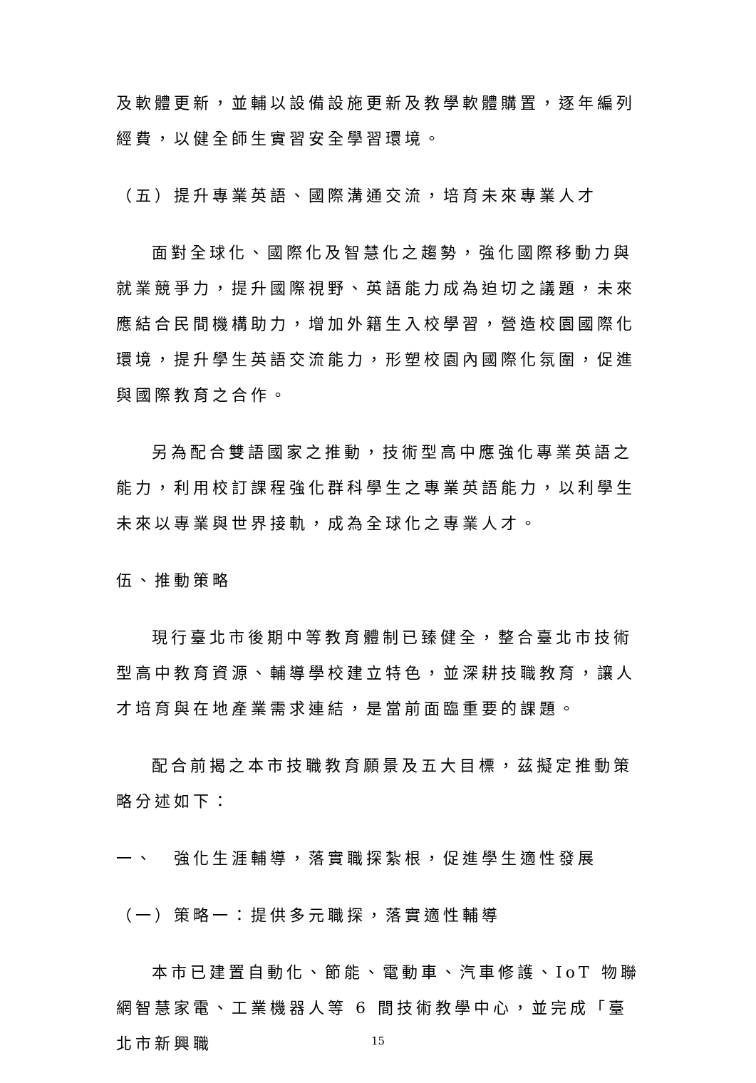及軟體更新，並輔以設備設施更新及教學軟體購置，逐年編列經費，以健全師生實習安全學習環境。
（五）提升專業英語、國際溝通交流，培育未來專業人才
面對全球化、國際化及智慧化之趨勢，強化國際移動力與就業競爭力，提升國際視野、英語能力成為迫切之議題，未來應結合民間機構助力，增加外籍生入校學習，營造校園國際化環境，提升學生英語交流能力，形塑校園內國際化氛圍，促進與國際教育之合作。
另為配合雙語國家之推動，技術型高中應強化專業英語之能力，利用校訂課程強化群科學生之專業英語能力，以利學生未來以專業與世界接軌，成為全球化之專業人才。
伍、推動策略
現行臺北市後期中等教育體制已臻健全，整合臺北市技術型高中教育資源、輔導學校建立特色，並深耕技職教育，讓人才培育與在地產業需求連結，是當前面臨重要的課題。
配合前揭之本市技職教育願景及五大目標，茲擬定推動策略分述如下：
一、　強化生涯輔導，落實職探紮根，促進學生適性發展
（一）策略一：提供多元職探，落實適性輔導
本市已建置自動化、節能、電動車、汽車修護、IoT 物聯網智慧家電、工業機器人等 6 間技術教學中心，並完成「臺北市新興職
15